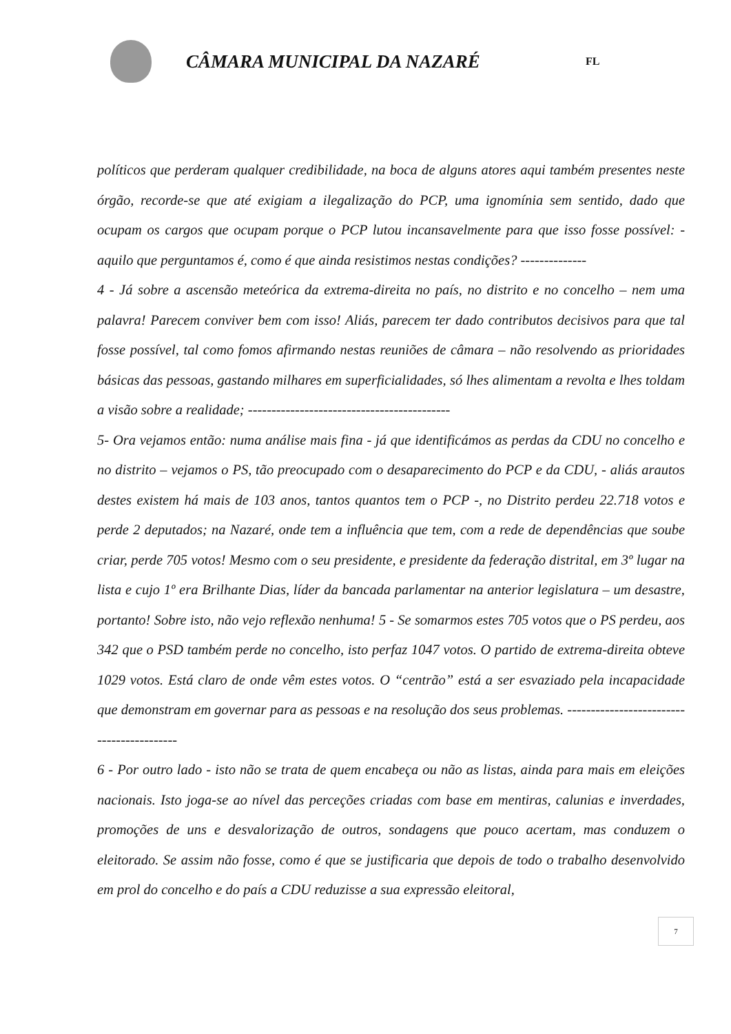CÂMARA MUNICIPAL DA NAZARÉ
FL
políticos que perderam qualquer credibilidade, na boca de alguns atores aqui também presentes neste órgão, recorde-se que até exigiam a ilegalização do PCP, uma ignomínia sem sentido, dado que ocupam os cargos que ocupam porque o PCP lutou incansavelmente para que isso fosse possível: - aquilo que perguntamos é, como é que ainda resistimos nestas condições? --------------
4 - Já sobre a ascensão meteórica da extrema-direita no país, no distrito e no concelho – nem uma palavra! Parecem conviver bem com isso! Aliás, parecem ter dado contributos decisivos para que tal fosse possível, tal como fomos afirmando nestas reuniões de câmara – não resolvendo as prioridades básicas das pessoas, gastando milhares em superficialidades, só lhes alimentam a revolta e lhes toldam a visão sobre a realidade; -------------------------------------------
5- Ora vejamos então: numa análise mais fina - já que identificámos as perdas da CDU no concelho e no distrito – vejamos o PS, tão preocupado com o desaparecimento do PCP e da CDU, - aliás arautos destes existem há mais de 103 anos, tantos quantos tem o PCP -, no Distrito perdeu 22.718 votos e perde 2 deputados; na Nazaré, onde tem a influência que tem, com a rede de dependências que soube criar, perde 705 votos! Mesmo com o seu presidente, e presidente da federação distrital, em 3º lugar na lista e cujo 1º era Brilhante Dias, líder da bancada parlamentar na anterior legislatura – um desastre, portanto! Sobre isto, não vejo reflexão nenhuma! 5 - Se somarmos estes 705 votos que o PS perdeu, aos 342 que o PSD também perde no concelho, isto perfaz 1047 votos. O partido de extrema-direita obteve 1029 votos. Está claro de onde vêm estes votos. O “centrão” está a ser esvaziado pela incapacidade que demonstram em governar para as pessoas e na resolução dos seus problemas. ------------------------------------------
6 - Por outro lado - isto não se trata de quem encabeça ou não as listas, ainda para mais em eleições nacionais. Isto joga-se ao nível das perceções criadas com base em mentiras, calunias e inverdades, promoções de uns e desvalorização de outros, sondagens que pouco acertam, mas conduzem o eleitorado. Se assim não fosse, como é que se justificaria que depois de todo o trabalho desenvolvido em prol do concelho e do país a CDU reduzisse a sua expressão eleitoral,
7